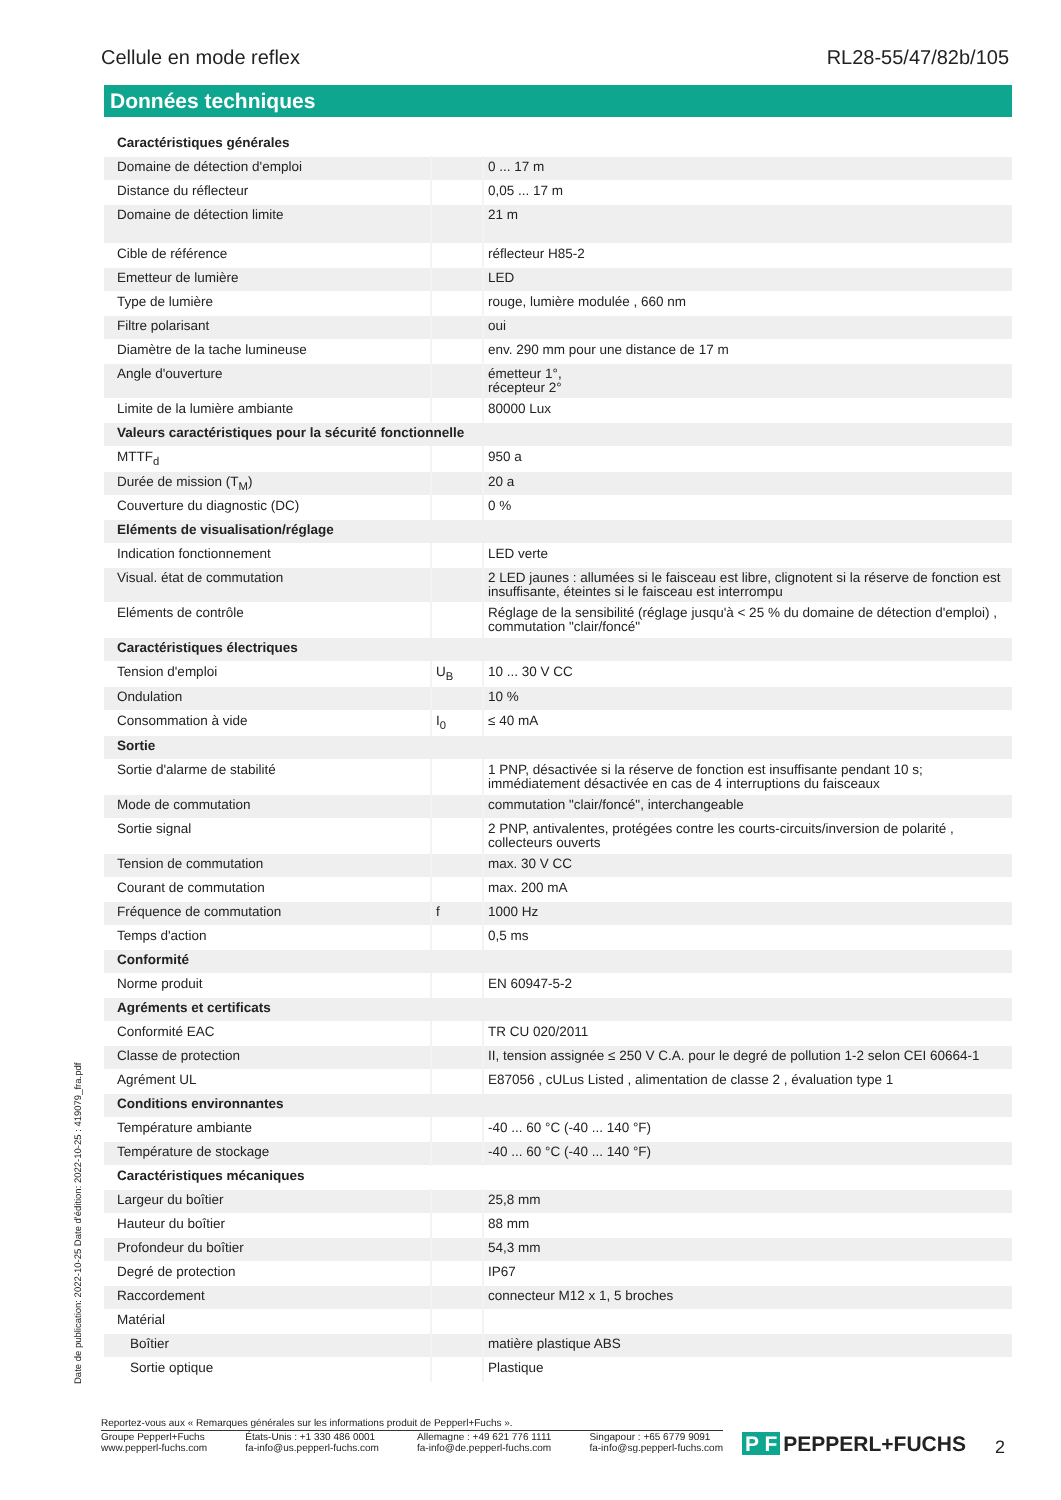Cellule en mode reflex RL28-55/47/82b/105
Données techniques
| Caractéristiques générales | | |
| Domaine de détection d'emploi | | 0 ... 17 m |
| Distance du réflecteur | | 0,05 ... 17 m |
| Domaine de détection limite | | 21 m |
| Cible de référence | | réflecteur H85-2 |
| Emetteur de lumière | | LED |
| Type de lumière | | rouge, lumière modulée , 660 nm |
| Filtre polarisant | | oui |
| Diamètre de la tache lumineuse | | env. 290 mm pour une distance de 17 m |
| Angle d'ouverture | | émetteur 1°, récepteur 2° |
| Limite de la lumière ambiante | | 80000 Lux |
| Valeurs caractéristiques pour la sécurité fonctionnelle | | |
| MTTF<sub>d</sub> | | 950 a |
| Durée de mission (T<sub>M</sub>) | | 20 a |
| Couverture du diagnostic (DC) | | 0 % |
| Eléments de visualisation/réglage | | |
| Indication fonctionnement | | LED verte |
| Visual. état de commutation | | 2 LED jaunes : allumées si le faisceau est libre, clignotent si la réserve de fonction est insuffisante, éteintes si le faisceau est interrompu |
| Eléments de contrôle | | Réglage de la sensibilité (réglage jusqu'à < 25 % du domaine de détection d'emploi) , commutation "clair/foncé" |
| Caractéristiques électriques | | |
| Tension d'emploi | U<sub>B</sub> | 10 ... 30 V CC |
| Ondulation | | 10 % |
| Consommation à vide | I<sub>0</sub> | ≤ 40 mA |
| Sortie | | |
| Sortie d'alarme de stabilité | | 1 PNP, désactivée si la réserve de fonction est insuffisante pendant 10 s; immédiatement désactivée en cas de 4 interruptions du faisceaux |
| Mode de commutation | | commutation "clair/foncé", interchangeable |
| Sortie signal | | 2 PNP, antivalentes, protégées contre les courts-circuits/inversion de polarité , collecteurs ouverts |
| Tension de commutation | | max. 30 V CC |
| Courant de commutation | | max. 200 mA |
| Fréquence de commutation | f | 1000 Hz |
| Temps d'action | | 0,5 ms |
| Conformité | | |
| Norme produit | | EN 60947-5-2 |
| Agréments et certificats | | |
| Conformité EAC | | TR CU 020/2011 |
| Classe de protection | | II, tension assignée ≤ 250 V C.A. pour le degré de pollution 1-2 selon CEI 60664-1 |
| Agrément UL | | E87056 , cULus Listed , alimentation de classe 2 , évaluation type 1 |
| Conditions environnantes | | |
| Température ambiante | | -40 ... 60 °C (-40 ... 140 °F) |
| Température de stockage | | -40 ... 60 °C (-40 ... 140 °F) |
| Caractéristiques mécaniques | | |
| Largeur du boîtier | | 25,8 mm |
| Hauteur du boîtier | | 88 mm |
| Profondeur du boîtier | | 54,3 mm |
| Degré de protection | | IP67 |
| Raccordement | | connecteur M12 x 1, 5 broches |
| Matérial | | |
| Boîtier | | matière plastique ABS |
| Sortie optique | | Plastique |
Date de publication: 2022-10-25 Date d'édition: 2022-10-25 : 419079_fra.pdf
Reportez-vous aux « Remarques générales sur les informations produit de Pepperl+Fuchs ».
Groupe Pepperl+Fuchs
www.pepperl-fuchs.com États-Unis : +1 330 486 0001
fa-info@us.pepperl-fuchs.com Allemagne : +49 621 776 1111
fa-info@de.pepperl-fuchs.com Singapour : +65 6779 9091
fa-info@sg.pepperl-fuchs.com
P F PEPPERL+FUCHS 2